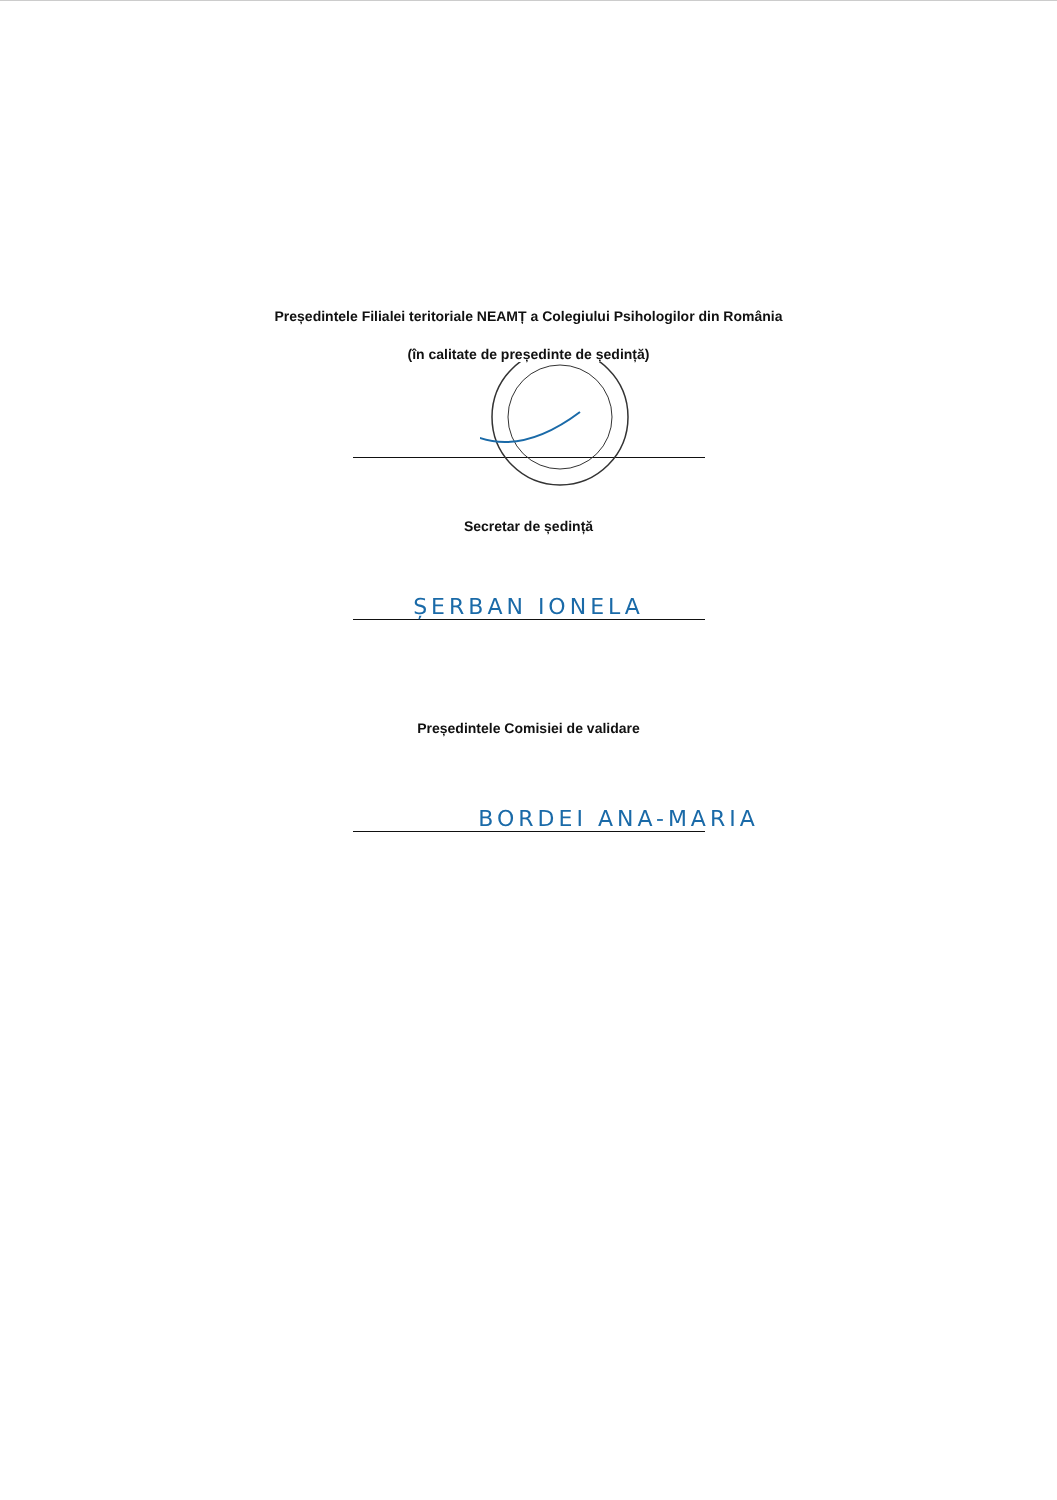Președintele Filialei teritoriale NEAMȚ a Colegiului Psihologilor din România
(în calitate de președinte de ședință)
Secretar de ședință
ȘERBAN IONELA
Președintele Comisiei de validare
BORDEI ANA-MARIA